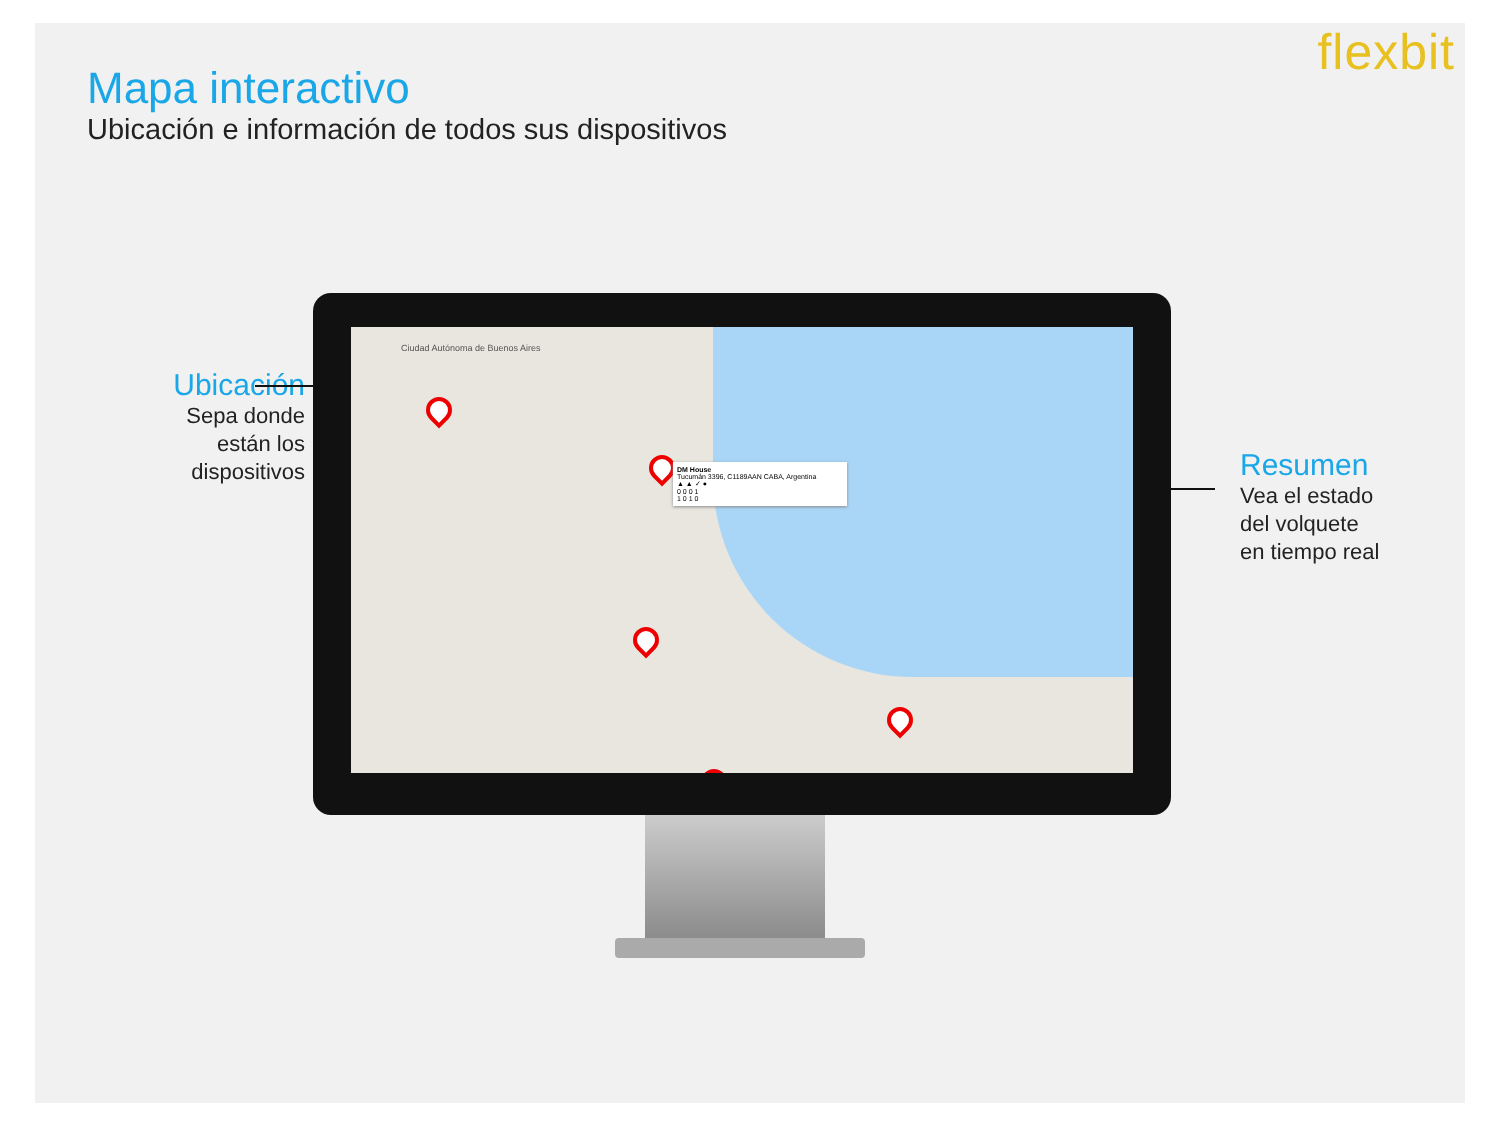flexbit
Mapa interactivo
Ubicación e información de todos sus dispositivos
Ubicación
Sepa donde
están los
dispositivos
Resumen
Vea el estado
del volquete
en tiempo real
Ciudad Autónoma de Buenos Aires
DM House
Tucumán 3396, C1189AAN CABA, Argentina
▲ ▲ ✓ ●
0 0 0 1
1 0 1 0